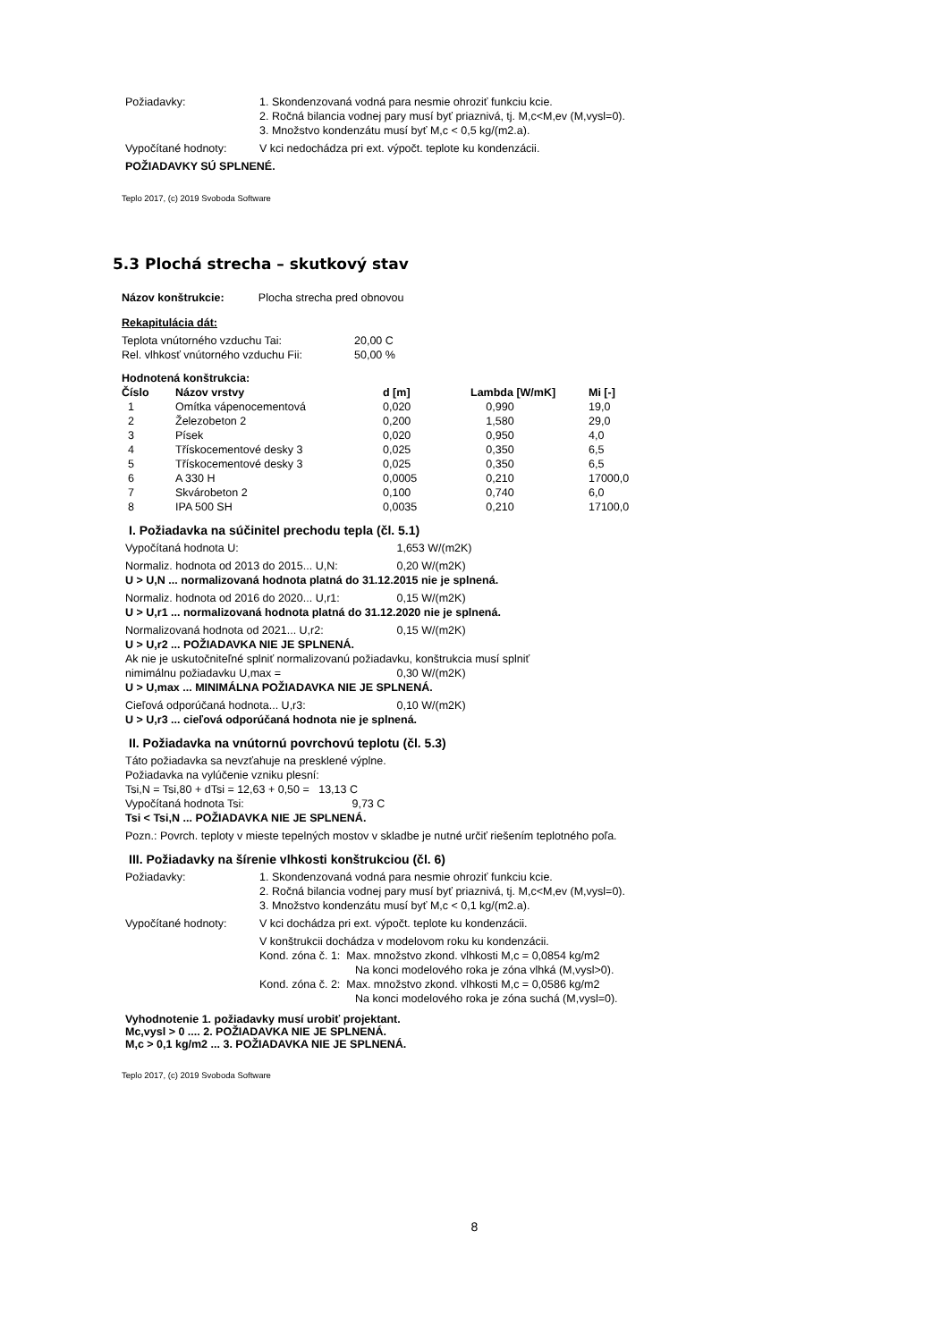Požiadavky: 1. Skondenzovaná vodná para nesmie ohroziť funkciu kcie.
2. Ročná bilancia vodnej pary musí byť priaznivá, tj. M,c<M,ev (M,vysl=0).
3. Množstvo kondenzátu musí byť M,c < 0,5 kg/(m2.a).
Vypočítané hodnoty: V kci nedochádza pri ext. výpočt. teplote ku kondenzácii.
POŽIADAVKY SÚ SPLNENÉ.
Teplo 2017, (c) 2019 Svoboda Software
5.3 Plochá strecha – skutkový stav
Názov konštrukcie: Plocha strecha pred obnovou
Rekapitulácia dát:
| Teplota vnútorného vzduchu Tai: | 20,00 C |
| Rel. vlhkosť vnútorného vzduchu Fii: | 50,00 % |
Hodnotená konštrukcia:
| Číslo | Názov vrstvy | d [m] | Lambda [W/mK] | Mi [-] |
| --- | --- | --- | --- | --- |
| 1 | Omítka vápenocementová | 0,020 | 0,990 | 19,0 |
| 2 | Železobeton 2 | 0,200 | 1,580 | 29,0 |
| 3 | Písek | 0,020 | 0,950 | 4,0 |
| 4 | Třískocementové desky 3 | 0,025 | 0,350 | 6,5 |
| 5 | Třískocementové desky 3 | 0,025 | 0,350 | 6,5 |
| 6 | A 330 H | 0,0005 | 0,210 | 17000,0 |
| 7 | Skvárobeton 2 | 0,100 | 0,740 | 6,0 |
| 8 | IPA 500 SH | 0,0035 | 0,210 | 17100,0 |
I. Požiadavka na súčinitel prechodu tepla (čl. 5.1)
Vypočítaná hodnota U: 1,653 W/(m2K)
Normaliz. hodnota od 2013 do 2015... U,N: 0,20 W/(m2K)
U > U,N ... normalizovaná hodnota platná do 31.12.2015 nie je splnená.
Normaliz. hodnota od 2016 do 2020... U,r1: 0,15 W/(m2K)
U > U,r1 ... normalizovaná hodnota platná do 31.12.2020 nie je splnená.
Normalizovaná hodnota od 2021... U,r2: 0,15 W/(m2K)
U > U,r2 ... POŽIADAVKA NIE JE SPLNENÁ.
Ak nie je uskutočniteľné splniť normalizovanú požiadavku, konštrukcia musí splniť
nimimálnu požiadavku U,max = 0,30 W/(m2K)
U > U,max ... MINIMÁLNA POŽIADAVKA NIE JE SPLNENÁ.
Cieľová odporúčaná hodnota... U,r3: 0,10 W/(m2K)
U > U,r3 ... cieľová odporúčaná hodnota nie je splnená.
II. Požiadavka na vnútornú povrchovú teplotu (čl. 5.3)
Táto požiadavka sa nevzťahuje na presklené výplne.
Požiadavka na vylúčenie vzniku plesní:
Tsi,N = Tsi,80 + dTsi = 12,63 + 0,50 = 13,13 C
Vypočítaná hodnota Tsi: 9,73 C
Tsi < Tsi,N ... POŽIADAVKA NIE JE SPLNENÁ.
Pozn.: Povrch. teploty v mieste tepelných mostov v skladbe je nutné určiť riešením teplotného poľa.
III. Požiadavky na šírenie vlhkosti konštrukciou (čl. 6)
Požiadavky: 1. Skondenzovaná vodná para nesmie ohroziť funkciu kcie.
2. Ročná bilancia vodnej pary musí byť priaznivá, tj. M,c<M,ev (M,vysl=0).
3. Množstvo kondenzátu musí byť M,c < 0,1 kg/(m2.a).
Vypočítané hodnoty: V kci dochádza pri ext. výpočt. teplote ku kondenzácii.
V konštrukcii dochádza v modelovom roku ku kondenzácii.
Kond. zóna č. 1: Max. množstvo zkond. vlhkosti M,c = 0,0854 kg/m2
Na konci modelového roka je zóna vlhká (M,vysl>0).
Kond. zóna č. 2: Max. množstvo zkond. vlhkosti M,c = 0,0586 kg/m2
Na konci modelového roka je zóna suchá (M,vysl=0).
Vyhodnotenie 1. požiadavky musí urobiť projektant.
Mc,vysl > 0 .... 2. POŽIADAVKA NIE JE SPLNENÁ.
M,c > 0,1 kg/m2 ... 3. POŽIADAVKA NIE JE SPLNENÁ.
Teplo 2017, (c) 2019 Svoboda Software
8